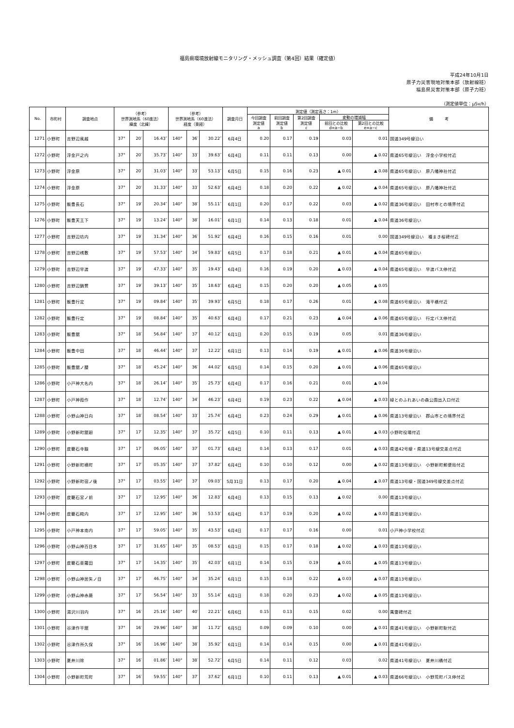福島県環境放射線モニタリング・メッシュ調査（第4回）結果（確定値）
平成24年10月1日
原子力災害現地対策本部（放射線班）
福島県災害対策本部（原子力班）
（測定値単位：μSv/h）
| No. | 市町村 | 調査地点 | （参考） 世界測地系（60進法） 緯度（北緯） | | | （参考） 世界測地系（60進法） 経度（東経） | | | 調査月日 | 測定値（測定高さ：1m） | | | | | 備 考 |
| --- | --- | --- | --- | --- | --- | --- | --- | --- | --- | --- | --- | --- | --- | --- | --- |
| | | | | | | | | | | 今回調査 測定値 a | 前回調査 測定値 b | 第2回調査 測定値 c | 変動の増減幅 | | |
| | | | | | | | | | | | | | 前回との比較 d=a−b | 第2回との比較 e=a−c | |
| 1271 | 小野町 | 吉野辺風越 | 37° | 20′ | 16.43″ | 140° | 36′ | 30.22″ | 6月4日 | 0.20 | 0.17 | 0.19 | 0.03 | 0.01 | 国道349号線沿い |
| 1272 | 小野町 | 浮金戸之内 | 37° | 20′ | 35.73″ | 140° | 33′ | 39.63″ | 6月4日 | 0.11 | 0.11 | 0.13 | 0.00 | ▲ 0.02 | 県道65号線沿い 浮金小学校付近 |
| 1273 | 小野町 | 浮金原 | 37° | 20′ | 31.03″ | 140° | 33′ | 53.13″ | 6月5日 | 0.15 | 0.16 | 0.23 | ▲ 0.01 | ▲ 0.08 | 県道65号線沿い 原八幡神社付近 |
| 1274 | 小野町 | 浮金原 | 37° | 20′ | 31.33″ | 140° | 33′ | 52.63″ | 6月4日 | 0.18 | 0.20 | 0.22 | ▲ 0.02 | ▲ 0.04 | 県道65号線沿い 原八幡神社付近 |
| 1275 | 小野町 | 飯豊長石 | 37° | 19′ | 20.34″ | 140° | 38′ | 55.11″ | 6月1日 | 0.20 | 0.17 | 0.22 | 0.03 | ▲ 0.02 | 県道36号線沿い 田村市との境界付近 |
| 1276 | 小野町 | 飯豊天王下 | 37° | 19′ | 13.24″ | 140° | 38′ | 16.01″ | 6月1日 | 0.14 | 0.13 | 0.18 | 0.01 | ▲ 0.04 | 県道36号線沿い |
| 1277 | 小野町 | 吉野辺坊内 | 37° | 19′ | 31.34″ | 140° | 36′ | 51.92″ | 6月4日 | 0.16 | 0.15 | 0.16 | 0.01 | 0.00 | 国道349号線沿い 種まき桜碑付近 |
| 1278 | 小野町 | 吉野辺桟敷 | 37° | 19′ | 57.53″ | 140° | 34′ | 59.83″ | 6月5日 | 0.17 | 0.18 | 0.21 | ▲ 0.01 | ▲ 0.04 | 県道65号線沿い |
| 1279 | 小野町 | 吉野辺早渡 | 37° | 19′ | 47.33″ | 140° | 35′ | 19.43″ | 6月4日 | 0.16 | 0.19 | 0.20 | ▲ 0.03 | ▲ 0.04 | 県道65号線沿い 早渡バス停付近 |
| 1280 | 小野町 | 吉野辺鍋鷺 | 37° | 19′ | 39.13″ | 140° | 35′ | 18.63″ | 6月4日 | 0.15 | 0.20 | 0.20 | ▲ 0.05 | ▲ 0.05 | |
| 1281 | 小野町 | 飯豊行定 | 37° | 19′ | 09.84″ | 140° | 35′ | 39.93″ | 6月5日 | 0.18 | 0.17 | 0.26 | 0.01 | ▲ 0.08 | 県道65号線沿い 滝平橋付近 |
| 1282 | 小野町 | 飯豊行定 | 37° | 19′ | 08.84″ | 140° | 35′ | 40.63″ | 6月4日 | 0.17 | 0.21 | 0.23 | ▲ 0.04 | ▲ 0.06 | 県道65号線沿い 行定バス停付近 |
| 1283 | 小野町 | 飯豊舘 | 37° | 18′ | 56.84″ | 140° | 37′ | 40.12″ | 6月1日 | 0.20 | 0.15 | 0.19 | 0.05 | 0.01 | 県道36号線沿い |
| 1284 | 小野町 | 飯豊中田 | 37° | 18′ | 46.44″ | 140° | 37′ | 12.22″ | 6月1日 | 0.13 | 0.14 | 0.19 | ▲ 0.01 | ▲ 0.06 | 県道36号線沿い |
| 1285 | 小野町 | 飯豊舘ノ腰 | 37° | 18′ | 45.24″ | 140° | 36′ | 44.02″ | 6月5日 | 0.14 | 0.15 | 0.20 | ▲ 0.01 | ▲ 0.06 | 県道65号線沿い |
| 1286 | 小野町 | 小戸神大名内 | 37° | 18′ | 26.14″ | 140° | 35′ | 25.73″ | 6月4日 | 0.17 | 0.16 | 0.21 | 0.01 | ▲ 0.04 | |
| 1287 | 小野町 | 小戸神葭作 | 37° | 18′ | 12.74″ | 140° | 34′ | 46.23″ | 6月4日 | 0.19 | 0.23 | 0.22 | ▲ 0.04 | ▲ 0.03 | 緑とのふれあいの森公園出入口付近 |
| 1288 | 小野町 | 小野山神日向 | 37° | 18′ | 08.54″ | 140° | 33′ | 25.74″ | 6月4日 | 0.23 | 0.24 | 0.29 | ▲ 0.01 | ▲ 0.06 | 県道13号線沿い 郡山市との境界付近 |
| 1289 | 小野町 | 小野新町舘廻 | 37° | 17′ | 12.35″ | 140° | 37′ | 35.72″ | 6月5日 | 0.10 | 0.11 | 0.13 | ▲ 0.01 | ▲ 0.03 | 小野町役場付近 |
| 1290 | 小野町 | 皮籠石寺脇 | 37° | 17′ | 06.05″ | 140° | 37′ | 01.73″ | 6月4日 | 0.14 | 0.13 | 0.17 | 0.01 | ▲ 0.03 | 県道42号線・県道13号線交差点付近 |
| 1291 | 小野町 | 小野新町横町 | 37° | 17′ | 05.35″ | 140° | 37′ | 37.82″ | 6月4日 | 0.10 | 0.10 | 0.12 | 0.00 | ▲ 0.02 | 県道13号線沿い 小野新町郵便局付近 |
| 1292 | 小野町 | 小野新町宿ノ後 | 37° | 17′ | 03.55″ | 140° | 37′ | 09.03″ | 5月31日 | 0.13 | 0.17 | 0.20 | ▲ 0.04 | ▲ 0.07 | 県道13号線・国道349号線交差点付近 |
| 1293 | 小野町 | 皮籠石宮ノ前 | 37° | 17′ | 12.95″ | 140° | 36′ | 12.83″ | 6月4日 | 0.13 | 0.15 | 0.13 | ▲ 0.02 | 0.00 | 県道13号線沿い |
| 1294 | 小野町 | 皮籠石糀内 | 37° | 17′ | 12.95″ | 140° | 36′ | 53.53″ | 6月4日 | 0.17 | 0.19 | 0.20 | ▲ 0.02 | ▲ 0.03 | 県道13号線沿い |
| 1295 | 小野町 | 小戸神本南内 | 37° | 17′ | 59.05″ | 140° | 35′ | 43.53″ | 6月4日 | 0.17 | 0.17 | 0.16 | 0.00 | 0.01 | 小戸神小学校付近 |
| 1296 | 小野町 | 小野山神百目木 | 37° | 17′ | 31.65″ | 140° | 35′ | 08.53″ | 6月1日 | 0.15 | 0.17 | 0.18 | ▲ 0.02 | ▲ 0.03 | 県道13号線沿い |
| 1297 | 小野町 | 皮籠石亜羅田 | 37° | 17′ | 14.35″ | 140° | 35′ | 42.03″ | 6月1日 | 0.14 | 0.15 | 0.19 | ▲ 0.01 | ▲ 0.05 | 県道13号線沿い |
| 1298 | 小野町 | 小野山神居矢ノ目 | 37° | 17′ | 46.75″ | 140° | 34′ | 35.24″ | 6月1日 | 0.15 | 0.18 | 0.22 | ▲ 0.03 | ▲ 0.07 | 県道13号線沿い |
| 1299 | 小野町 | 小野山神赤蕨 | 37° | 17′ | 56.54″ | 140° | 33′ | 55.14″ | 6月1日 | 0.18 | 0.20 | 0.23 | ▲ 0.02 | ▲ 0.05 | 県道13号線沿い |
| 1300 | 小野町 | 湯沢川羽内 | 37° | 16′ | 25.16″ | 140° | 40′ | 22.21″ | 6月6日 | 0.15 | 0.13 | 0.15 | 0.02 | 0.00 | 萬霊碑付近 |
| 1301 | 小野町 | 谷津作平舘 | 37° | 16′ | 29.96″ | 140° | 38′ | 11.72″ | 6月5日 | 0.09 | 0.09 | 0.10 | 0.00 | ▲ 0.01 | 県道41号線沿い 小野新町駅付近 |
| 1302 | 小野町 | 谷津作所久保 | 37° | 16′ | 16.96″ | 140° | 38′ | 35.92″ | 6月1日 | 0.14 | 0.14 | 0.15 | 0.00 | ▲ 0.01 | 県道41号線沿い |
| 1303 | 小野町 | 夏井川除 | 37° | 16′ | 01.86″ | 140° | 38′ | 52.72″ | 6月5日 | 0.14 | 0.11 | 0.12 | 0.03 | 0.02 | 県道41号線沿い 夏井川橋付近 |
| 1304 | 小野町 | 小野新町荒町 | 37° | 16′ | 59.55″ | 140° | 37′ | 37.62″ | 6月1日 | 0.10 | 0.11 | 0.13 | ▲ 0.01 | ▲ 0.03 | 県道66号線沿い 小野荒町バス停付近 |